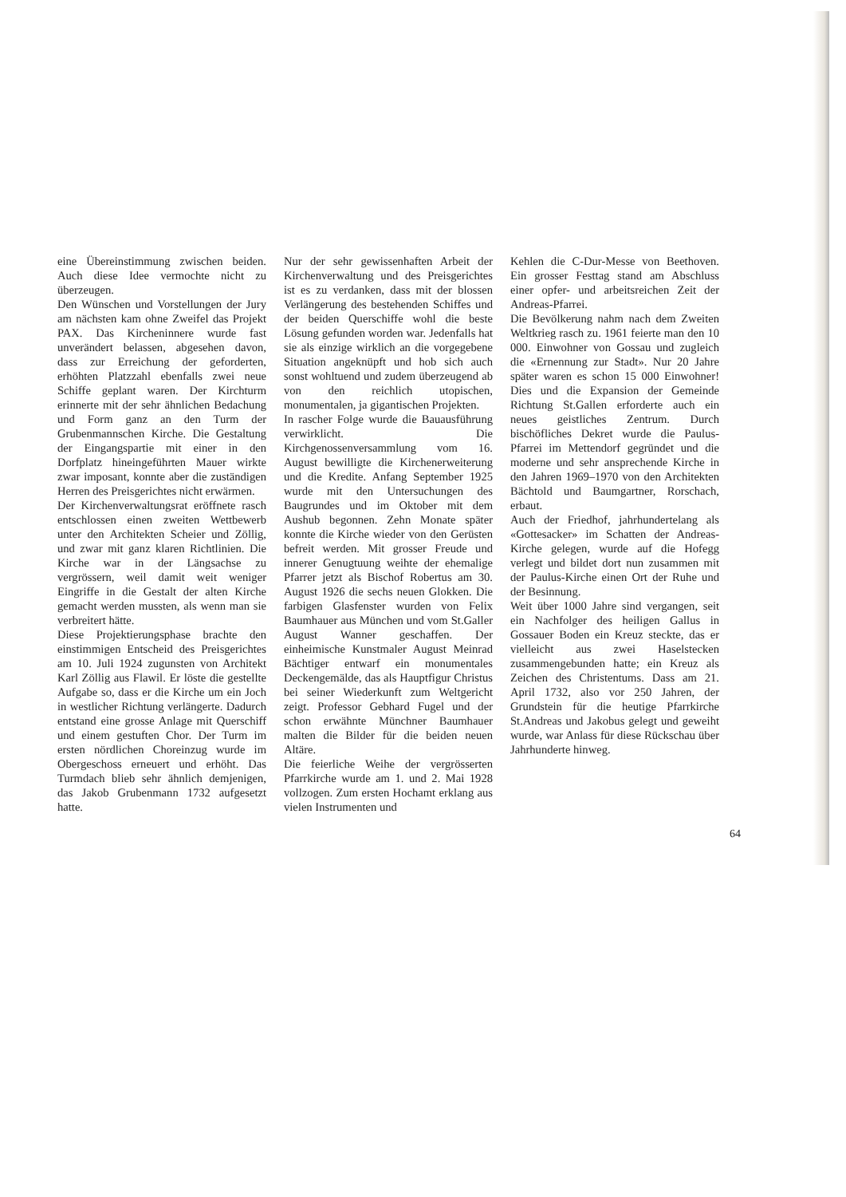eine Übereinstimmung zwischen beiden. Auch diese Idee vermochte nicht zu überzeugen.
Den Wünschen und Vorstellungen der Jury am nächsten kam ohne Zweifel das Projekt PAX. Das Kircheninnere wurde fast unverändert belassen, abgesehen davon, dass zur Erreichung der geforderten, erhöhten Platzzahl ebenfalls zwei neue Schiffe geplant waren. Der Kirchturm erinnerte mit der sehr ähnlichen Bedachung und Form ganz an den Turm der Grubenmannschen Kirche. Die Gestaltung der Eingangspartie mit einer in den Dorfplatz hineingeführten Mauer wirkte zwar imposant, konnte aber die zuständigen Herren des Preisgerichtes nicht erwärmen.
Der Kirchenverwaltungsrat eröffnete rasch entschlossen einen zweiten Wettbewerb unter den Architekten Scheier und Zöllig, und zwar mit ganz klaren Richtlinien. Die Kirche war in der Längsachse zu vergrössern, weil damit weit weniger Eingriffe in die Gestalt der alten Kirche gemacht werden mussten, als wenn man sie verbreitert hätte.
Diese Projektierungsphase brachte den einstimmigen Entscheid des Preisgerichtes am 10. Juli 1924 zugunsten von Architekt Karl Zöllig aus Flawil. Er löste die gestellte Aufgabe so, dass er die Kirche um ein Joch in westlicher Richtung verlängerte. Dadurch entstand eine grosse Anlage mit Querschiff und einem gestuften Chor. Der Turm im ersten nördlichen Choreinzug wurde im Obergeschoss erneuert und erhöht. Das Turmdach blieb sehr ähnlich demjenigen, das Jakob Grubenmann 1732 aufgesetzt hatte.
Nur der sehr gewissenhaften Arbeit der Kirchenverwaltung und des Preisgerichtes ist es zu verdanken, dass mit der blossen Verlängerung des bestehenden Schiffes und der beiden Querschiffe wohl die beste Lösung gefunden worden war. Jedenfalls hat sie als einzige wirklich an die vorgegebene Situation angeknüpft und hob sich auch sonst wohltuend und zudem überzeugend ab von den reichlich utopischen, monumentalen, ja gigantischen Projekten.
In rascher Folge wurde die Bauausführung verwirklicht. Die Kirchgenossenversammlung vom 16. August bewilligte die Kirchenerweiterung und die Kredite. Anfang September 1925 wurde mit den Untersuchungen des Baugrundes und im Oktober mit dem Aushub begonnen. Zehn Monate später konnte die Kirche wieder von den Gerüsten befreit werden. Mit grosser Freude und innerer Genugtuung weihte der ehemalige Pfarrer jetzt als Bischof Robertus am 30. August 1926 die sechs neuen Glokken. Die farbigen Glasfenster wurden von Felix Baumhauer aus München und vom St.Galler August Wanner geschaffen. Der einheimische Kunstmaler August Meinrad Bächtiger entwarf ein monumentales Deckengemälde, das als Hauptfigur Christus bei seiner Wiederkunft zum Weltgericht zeigt. Professor Gebhard Fugel und der schon erwähnte Münchner Baumhauer malten die Bilder für die beiden neuen Altäre.
Die feierliche Weihe der vergrösserten Pfarrkirche wurde am 1. und 2. Mai 1928 vollzogen. Zum ersten Hochamt erklang aus vielen Instrumenten und
Kehlen die C-Dur-Messe von Beethoven. Ein grosser Festtag stand am Abschluss einer opfer- und arbeitsreichen Zeit der Andreas-Pfarrei.
Die Bevölkerung nahm nach dem Zweiten Weltkrieg rasch zu. 1961 feierte man den 10 000. Einwohner von Gossau und zugleich die «Ernennung zur Stadt». Nur 20 Jahre später waren es schon 15 000 Einwohner! Dies und die Expansion der Gemeinde Richtung St.Gallen erforderte auch ein neues geistliches Zentrum. Durch bischöfliches Dekret wurde die Paulus-Pfarrei im Mettendorf gegründet und die moderne und sehr ansprechende Kirche in den Jahren 1969–1970 von den Architekten Bächtold und Baumgartner, Rorschach, erbaut.
Auch der Friedhof, jahrhundertelang als «Gottesacker» im Schatten der Andreas-Kirche gelegen, wurde auf die Hofegg verlegt und bildet dort nun zusammen mit der Paulus-Kirche einen Ort der Ruhe und der Besinnung.
Weit über 1000 Jahre sind vergangen, seit ein Nachfolger des heiligen Gallus in Gossauer Boden ein Kreuz steckte, das er vielleicht aus zwei Haselstecken zusammengebunden hatte; ein Kreuz als Zeichen des Christentums. Dass am 21. April 1732, also vor 250 Jahren, der Grundstein für die heutige Pfarrkirche St.Andreas und Jakobus gelegt und geweiht wurde, war Anlass für diese Rückschau über Jahrhunderte hinweg.
64